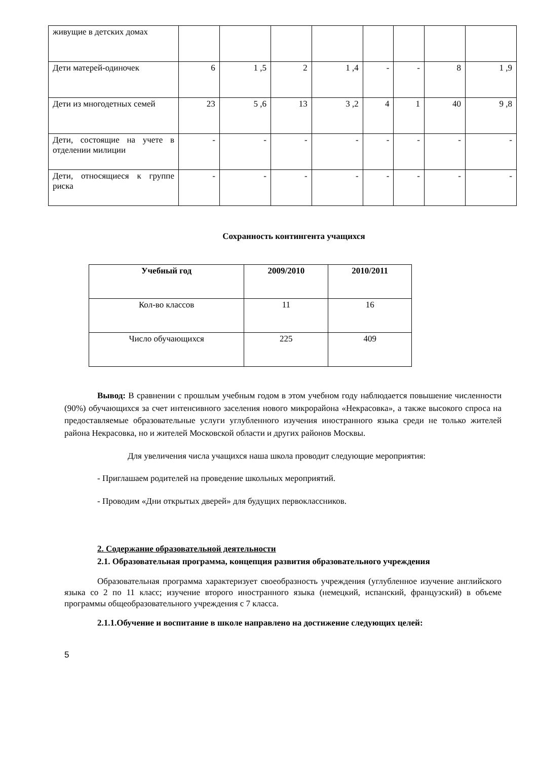| живущие в детских домах | | | | | | | | |
| Дети матерей-одиночек | 6 | 1 ,5 | 2 | 1 ,4 | - | - | 8 | 1 ,9 |
| Дети из многодетных семей | 23 | 5 ,6 | 13 | 3 ,2 | 4 | 1 | 40 | 9 ,8 |
| Дети, состоящие на учете в отделении милиции | - | - | - | - | - | - | - | - |
| Дети, относящиеся к группе риска | - | - | - | - | - | - | - | - |
Сохранность контингента учащихся
| Учебный год | 2009/2010 | 2010/2011 |
| --- | --- | --- |
| Кол-во классов | 11 | 16 |
| Число обучающихся | 225 | 409 |
Вывод: В сравнении с прошлым учебным годом в этом учебном году наблюдается повышение численности (90%) обучающихся за счет интенсивного заселения нового микрорайона «Некрасовка», а также высокого спроса на предоставляемые образовательные услуги углубленного изучения иностранного языка среди не только жителей района Некрасовка, но и жителей Московской области и других районов Москвы.
Для увеличения числа учащихся наша школа проводит следующие мероприятия:
- Приглашаем родителей на проведение школьных мероприятий.
- Проводим «Дни открытых дверей» для будущих первоклассников.
2. Содержание образовательной деятельности
2.1. Образовательная программа, концепция развития образовательного учреждения
Образовательная программа характеризует своеобразность учреждения (углубленное изучение английского языка со 2 по 11 класс; изучение второго иностранного языка (немецкий, испанский, французский) в объеме программы общеобразовательного учреждения с 7 класса.
2.1.1.Обучение и воспитание в школе направлено на достижение следующих целей:
5